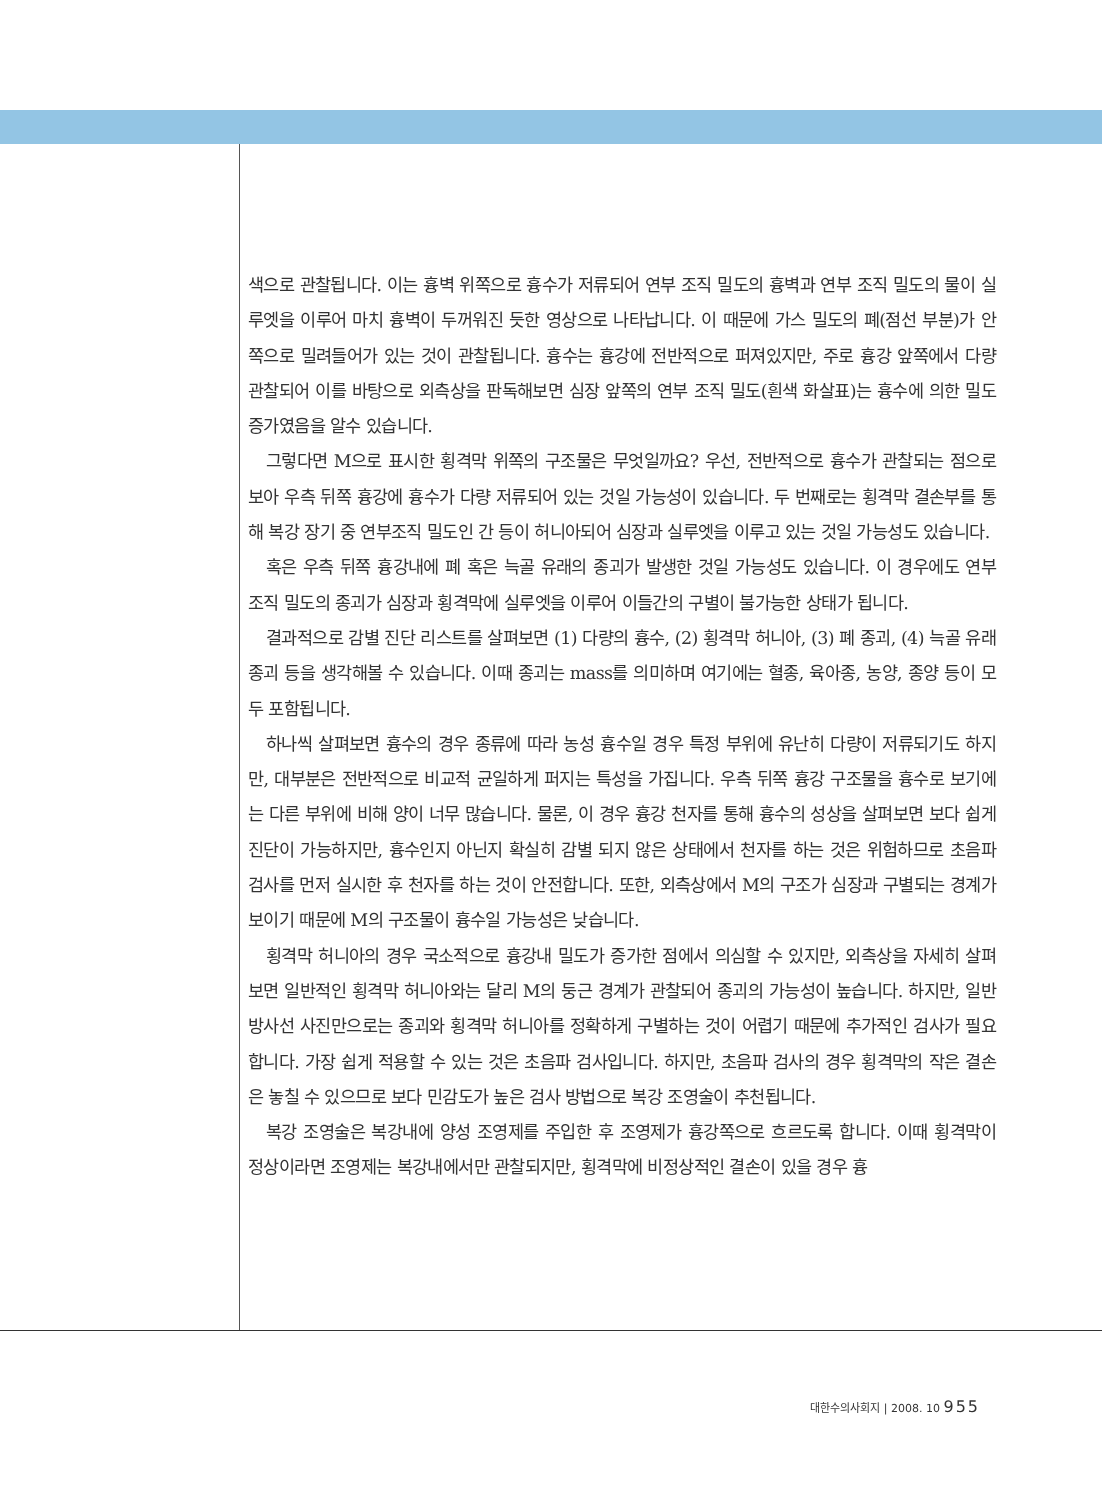색으로 관찰됩니다. 이는 흉벽 위쪽으로 흉수가 저류되어 연부 조직 밀도의 흉벽과 연부 조직 밀도의 물이 실루엣을 이루어 마치 흉벽이 두꺼워진 듯한 영상으로 나타납니다. 이 때문에 가스 밀도의 폐(점선 부분)가 안쪽으로 밀려들어가 있는 것이 관찰됩니다. 흉수는 흉강에 전반적으로 퍼져있지만, 주로 흉강 앞쪽에서 다량 관찰되어 이를 바탕으로 외측상을 판독해보면 심장 앞쪽의 연부 조직 밀도(흰색 화살표)는 흉수에 의한 밀도 증가였음을 알수 있습니다.
그렇다면 M으로 표시한 횡격막 위쪽의 구조물은 무엇일까요? 우선, 전반적으로 흉수가 관찰되는 점으로 보아 우측 뒤쪽 흉강에 흉수가 다량 저류되어 있는 것일 가능성이 있습니다. 두 번째로는 횡격막 결손부를 통해 복강 장기 중 연부조직 밀도인 간 등이 허니아되어 심장과 실루엣을 이루고 있는 것일 가능성도 있습니다.
혹은 우측 뒤쪽 흉강내에 폐 혹은 늑골 유래의 종괴가 발생한 것일 가능성도 있습니다. 이 경우에도 연부 조직 밀도의 종괴가 심장과 횡격막에 실루엣을 이루어 이들간의 구별이 불가능한 상태가 됩니다.
결과적으로 감별 진단 리스트를 살펴보면 (1) 다량의 흉수, (2) 횡격막 허니아, (3) 폐 종괴, (4) 늑골 유래 종괴 등을 생각해볼 수 있습니다. 이때 종괴는 mass를 의미하며 여기에는 혈종, 육아종, 농양, 종양 등이 모두 포함됩니다.
하나씩 살펴보면 흉수의 경우 종류에 따라 농성 흉수일 경우 특정 부위에 유난히 다량이 저류되기도 하지만, 대부분은 전반적으로 비교적 균일하게 퍼지는 특성을 가집니다. 우측 뒤쪽 흉강 구조물을 흉수로 보기에는 다른 부위에 비해 양이 너무 많습니다. 물론, 이 경우 흉강 천자를 통해 흉수의 성상을 살펴보면 보다 쉽게 진단이 가능하지만, 흉수인지 아닌지 확실히 감별 되지 않은 상태에서 천자를 하는 것은 위험하므로 초음파 검사를 먼저 실시한 후 천자를 하는 것이 안전합니다. 또한, 외측상에서 M의 구조가 심장과 구별되는 경계가 보이기 때문에 M의 구조물이 흉수일 가능성은 낮습니다.
횡격막 허니아의 경우 국소적으로 흉강내 밀도가 증가한 점에서 의심할 수 있지만, 외측상을 자세히 살펴보면 일반적인 횡격막 허니아와는 달리 M의 둥근 경계가 관찰되어 종괴의 가능성이 높습니다. 하지만, 일반 방사선 사진만으로는 종괴와 횡격막 허니아를 정확하게 구별하는 것이 어렵기 때문에 추가적인 검사가 필요합니다. 가장 쉽게 적용할 수 있는 것은 초음파 검사입니다. 하지만, 초음파 검사의 경우 횡격막의 작은 결손은 놓칠 수 있으므로 보다 민감도가 높은 검사 방법으로 복강 조영술이 추천됩니다.
복강 조영술은 복강내에 양성 조영제를 주입한 후 조영제가 흉강쪽으로 흐르도록 합니다. 이때 횡격막이 정상이라면 조영제는 복강내에서만 관찰되지만, 횡격막에 비정상적인 결손이 있을 경우 흉
대한수의사회지 | 2008. 10 955